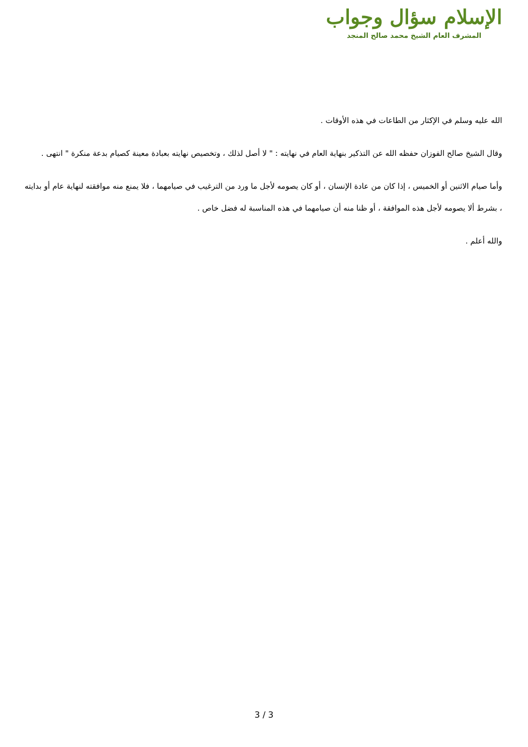الإسلام سؤال وجواب
المشرف العام الشيخ محمد صالح المنجد
الله عليه وسلم في الإكثار من الطاعات في هذه الأوقات .
وقال الشيخ صالح الفوزان حفظه الله عن التذكير بنهاية العام في نهايته : " لا أصل لذلك ، وتخصيص نهايته بعبادة معينة كصيام بدعة منكرة " انتهى .
وأما صيام الاثنين أو الخميس ، إذا كان من عادة الإنسان ، أو كان يصومه لأجل ما ورد من الترغيب في صيامهما ، فلا يمنع منه موافقته لنهاية عام أو بدايته ، بشرط ألا يصومه لأجل هذه الموافقة ، أو ظنا منه أن صيامهما في هذه المناسبة له فضل خاص .
والله أعلم .
3 / 3